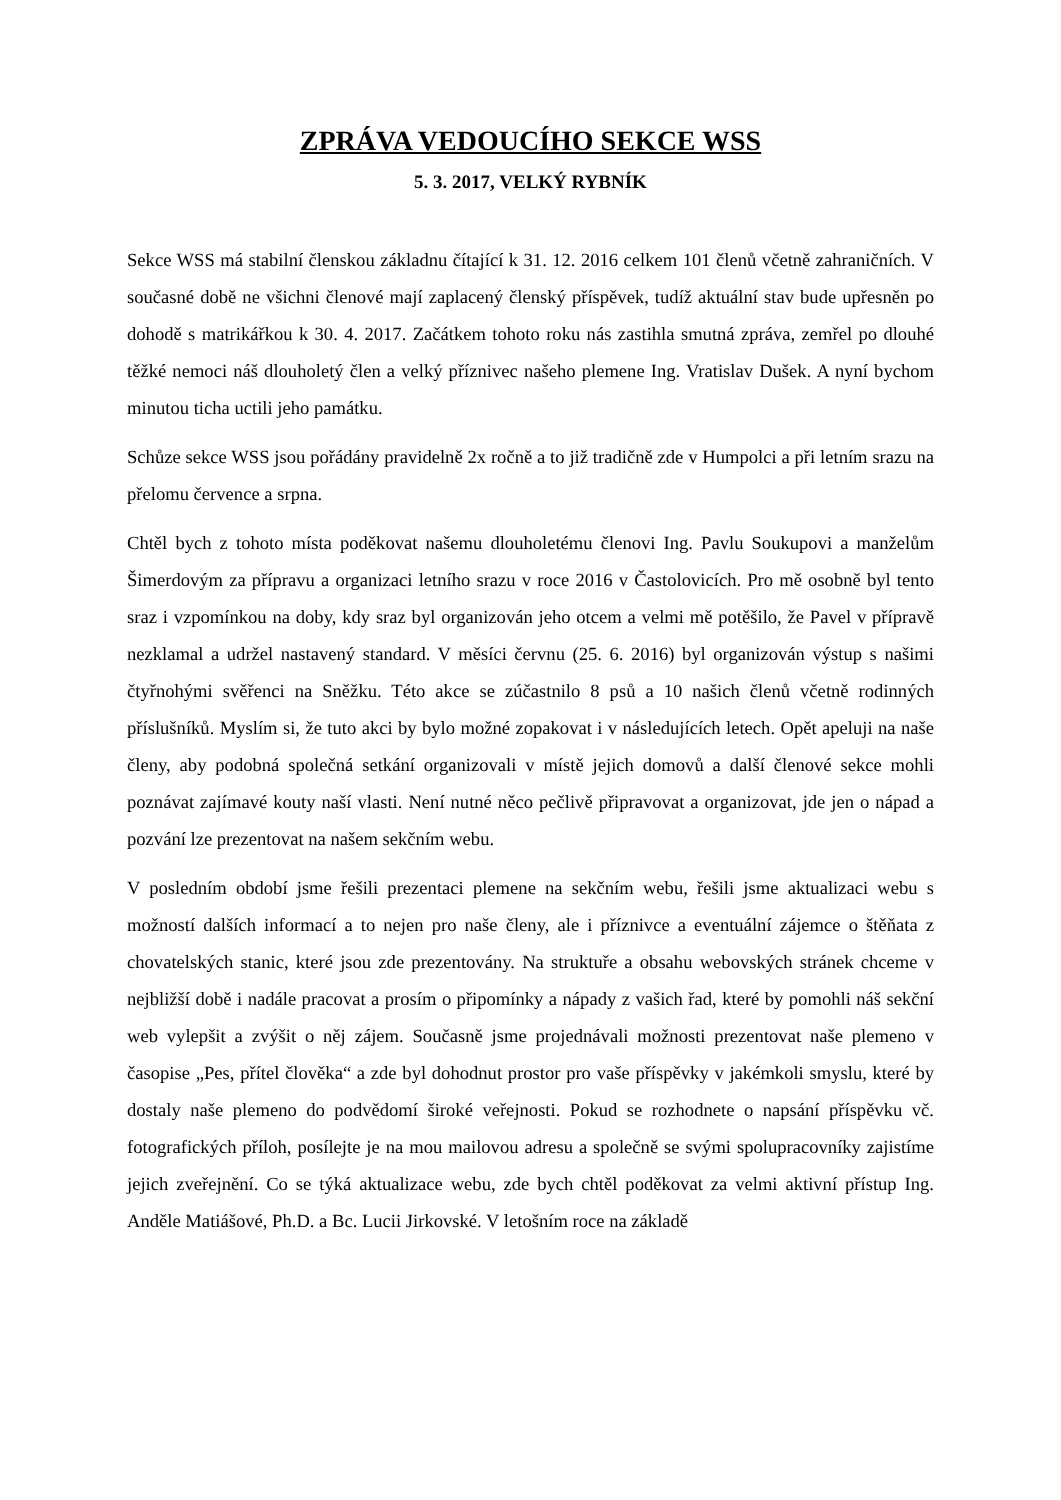ZPRÁVA VEDOUCÍHO SEKCE WSS
5. 3. 2017, VELKÝ RYBNÍK
Sekce WSS má stabilní členskou základnu čítající k 31. 12. 2016 celkem 101 členů včetně zahraničních. V současné době ne všichni členové mají zaplacený členský příspěvek, tudíž aktuální stav bude upřesněn po dohodě s matrikářkou k 30. 4. 2017. Začátkem tohoto roku nás zastihla smutná zpráva, zemřel po dlouhé těžké nemoci náš dlouholetý člen a velký příznivec našeho plemene Ing. Vratislav Dušek. A nyní bychom minutou ticha uctili jeho památku.
Schůze sekce WSS jsou pořádány pravidelně 2x ročně a to již tradičně zde v Humpolci a při letním srazu na přelomu července a srpna.
Chtěl bych z tohoto místa poděkovat našemu dlouholetému členovi Ing. Pavlu Soukupovi a manželům Šimerdovým za přípravu a organizaci letního srazu v roce 2016 v Častolovicích. Pro mě osobně byl tento sraz i vzpomínkou na doby, kdy sraz byl organizován jeho otcem a velmi mě potěšilo, že Pavel v přípravě nezklamal a udržel nastavený standard. V měsíci červnu (25. 6. 2016) byl organizován výstup s našimi čtyřnohými svěřenci na Sněžku. Této akce se zúčastnilo 8 psů a 10 našich členů včetně rodinných příslušníků. Myslím si, že tuto akci by bylo možné zopakovat i v následujících letech. Opět apeluji na naše členy, aby podobná společná setkání organizovali v místě jejich domovů a další členové sekce mohli poznávat zajímavé kouty naší vlasti. Není nutné něco pečlivě připravovat a organizovat, jde jen o nápad a pozvání lze prezentovat na našem sekčním webu.
V posledním období jsme řešili prezentaci plemene na sekčním webu, řešili jsme aktualizaci webu s možností dalších informací a to nejen pro naše členy, ale i příznivce a eventuální zájemce o štěňata z chovatelských stanic, které jsou zde prezentovány. Na struktuře a obsahu webovských stránek chceme v nejbližší době i nadále pracovat a prosím o připomínky a nápady z vašich řad, které by pomohli náš sekční web vylepšit a zvýšit o něj zájem. Současně jsme projednávali možnosti prezentovat naše plemeno v časopise „Pes, přítel člověka“ a zde byl dohodnut prostor pro vaše příspěvky v jakémkoli smyslu, které by dostaly naše plemeno do podvědomí široké veřejnosti. Pokud se rozhodnete o napsání příspěvku vč. fotografických příloh, posílejte je na mou mailovou adresu a společně se svými spolupracovníky zajistíme jejich zveřejnění. Co se týká aktualizace webu, zde bych chtěl poděkovat za velmi aktivní přístup Ing. Anděle Matiášové, Ph.D. a Bc. Lucii Jirkovské. V letošním roce na základě